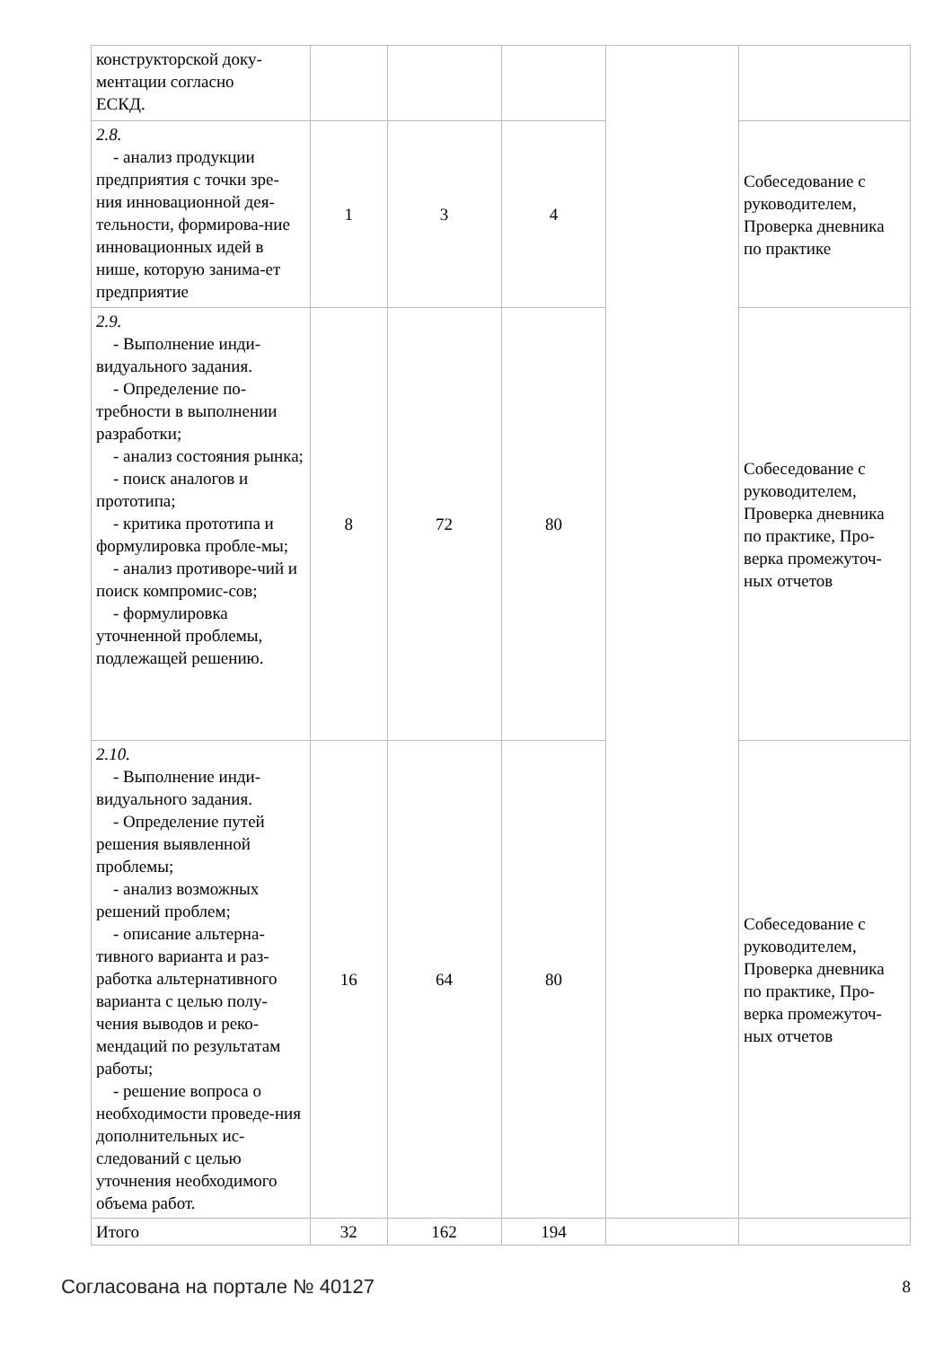| конструкторской доку- ментации согласно ЕСКД. | | | | | |
| 2.8. - анализ продукции предприятия с точки зре-ния инновационной дея-тельности, формирова-ние инновационных идей в нише, которую занима-ет предприятие | 1 | 3 | 4 | | Собеседование с руководителем, Проверка дневника по практике |
| 2.9. - Выполнение инди-видуального задания. - Определение по-требности в выполнении разработки; - анализ состояния рынка; - поиск аналогов и прототипа; - критика прототипа и формулировка пробле-мы; - анализ противоре-чий и поиск компромис-сов; - формулировка уточненной проблемы, подлежащей решению. | 8 | 72 | 80 | | Собеседование с руководителем, Проверка дневника по практике, Про-верка промежуточ-ных отчетов |
| 2.10. - Выполнение инди-видуального задания. - Определение путей решения выявленной проблемы; - анализ возможных решений проблем; - описание альтерна-тивного варианта и раз-работка альтернативного варианта с целью полу-чения выводов и реко-мендаций по результатам работы; - решение вопроса о необходимости проведе-ния дополнительных ис-следований с целью уточнения необходимого объема работ. | 16 | 64 | 80 | | Собеседование с руководителем, Проверка дневника по практике, Про-верка промежуточ-ных отчетов |
| Итого | 32 | 162 | 194 | | |
Согласована на портале № 40127 8